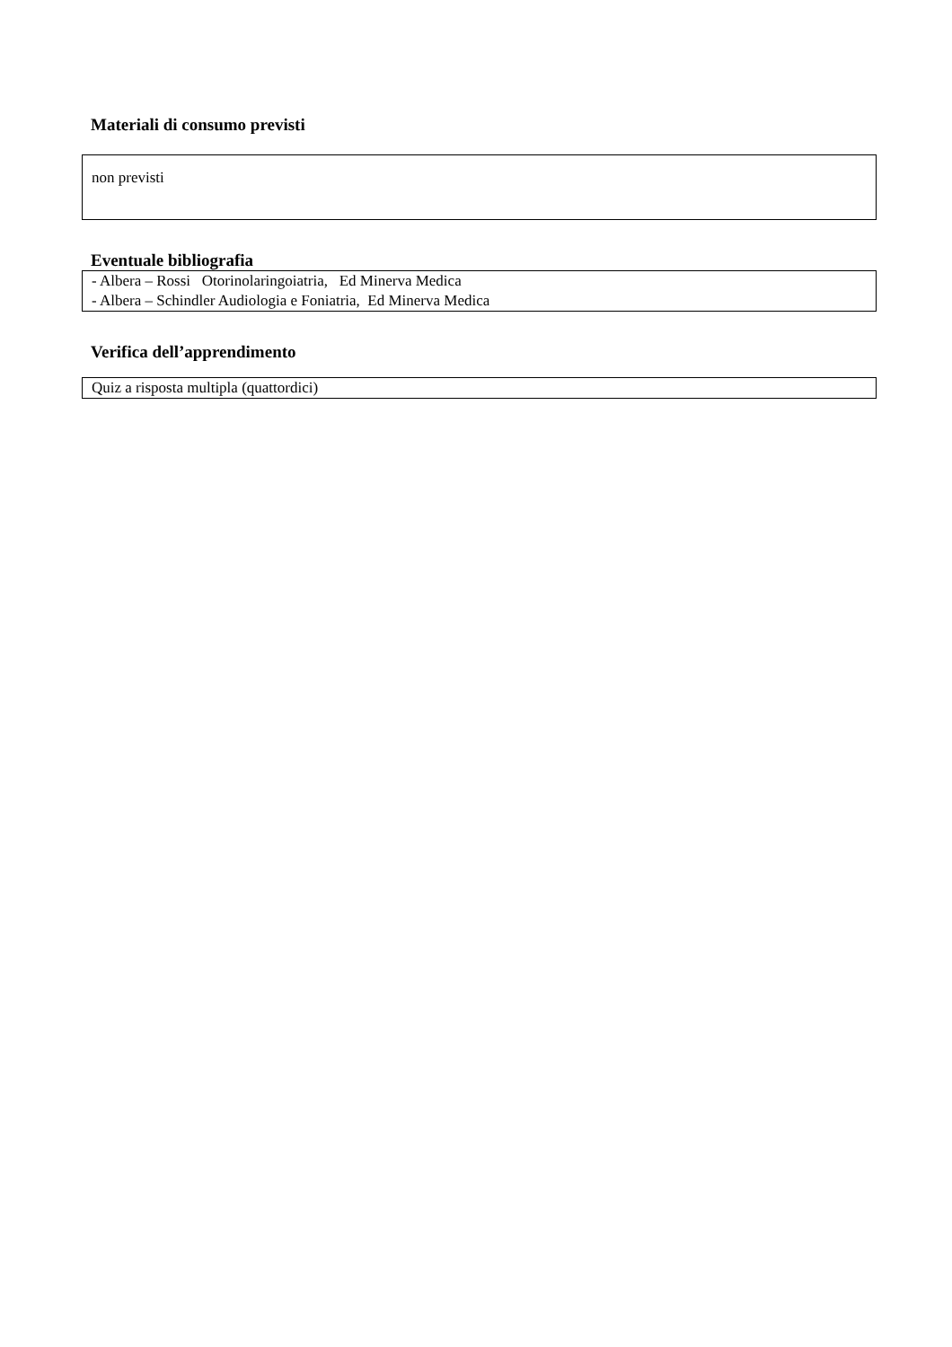Materiali di consumo previsti
non previsti
Eventuale bibliografia
- Albera – Rossi Otorinolaringoiatria, Ed Minerva Medica
- Albera – Schindler Audiologia e Foniatria, Ed Minerva Medica
Verifica dell’apprendimento
Quiz a risposta multipla (quattordici)